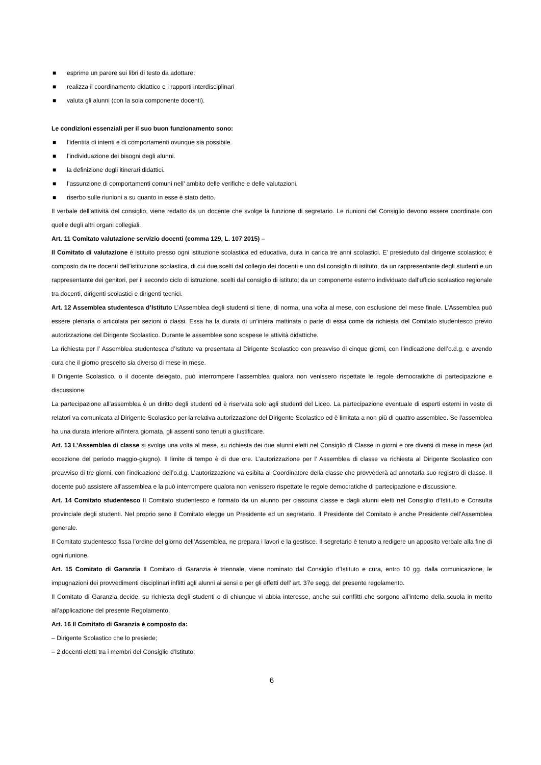■ esprime un parere sui libri di testo da adottare;
■ realizza il coordinamento didattico e i rapporti interdisciplinari
■ valuta gli alunni (con la sola componente docenti).
Le condizioni essenziali per il suo buon funzionamento sono:
■ l’identità di intenti e di comportamenti ovunque sia possibile.
■ l’individuazione dei bisogni degli alunni.
■ la definizione degli itinerari didattici.
■ l’assunzione di comportamenti comuni nell’ ambito delle verifiche e delle valutazioni.
■ riserbo sulle riunioni a su quanto in esse è stato detto.
Il verbale dell’attività del consiglio, viene redatto da un docente che svolge la funzione di segretario. Le riunioni del Consiglio devono essere coordinate con quelle degli altri organi collegiali.
Art. 11 Comitato valutazione servizio docenti (comma 129, L. 107 2015) –
Il Comitato di valutazione è istituito presso ogni istituzione scolastica ed educativa, dura in carica tre anni scolastici. E’ presieduto dal dirigente scolastico; è composto da tre docenti dell’istituzione scolastica, di cui due scelti dal collegio dei docenti e uno dal consiglio di istituto, da un rappresentante degli studenti e un rappresentante dei genitori, per il secondo ciclo di istruzione, scelti dal consiglio di istituto; da un componente esterno individuato dall’ufficio scolastico regionale tra docenti, dirigenti scolastici e dirigenti tecnici.
Art. 12 Assemblea studentesca d’Istituto L’Assemblea degli studenti si tiene, di norma, una volta al mese, con esclusione del mese finale. L’Assemblea può essere plenaria o articolata per sezioni o classi. Essa ha la durata di un’intera mattinata o parte di essa come da richiesta del Comitato studentesco previo autorizzazione del Dirigente Scolastico. Durante le assemblee sono sospese le attività didattiche.
La richiesta per l’ Assemblea studentesca d’Istituto va presentata al Dirigente Scolastico con preavviso di cinque giorni, con l’indicazione dell’o.d.g. e avendo cura che il giorno prescelto sia diverso di mese in mese.
Il Dirigente Scolastico, o il docente delegato, può interrompere l’assemblea qualora non venissero rispettate le regole democratiche di partecipazione e discussione.
La partecipazione all’assemblea è un diritto degli studenti ed è riservata solo agli studenti del Liceo. La partecipazione eventuale di esperti esterni in veste di relatori va comunicata al Dirigente Scolastico per la relativa autorizzazione del Dirigente Scolastico ed è limitata a non più di quattro assemblee. Se l'assemblea ha una durata inferiore all'intera giornata, gli assenti sono tenuti a giustificare.
Art. 13 L’Assemblea di classe si svolge una volta al mese, su richiesta dei due alunni eletti nel Consiglio di Classe in giorni e ore diversi di mese in mese (ad eccezione del periodo maggio-giugno). Il limite di tempo è di due ore. L’autorizzazione per l’ Assemblea di classe va richiesta al Dirigente Scolastico con preavviso di tre giorni, con l’indicazione dell’o.d.g. L’autorizzazione va esibita al Coordinatore della classe che provvederà ad annotarla suo registro di classe. Il docente può assistere all'assemblea e la può interrompere qualora non venissero rispettate le regole democratiche di partecipazione e discussione.
Art. 14 Comitato studentesco Il Comitato studentesco è formato da un alunno per ciascuna classe e dagli alunni eletti nel Consiglio d’Istituto e Consulta provinciale degli studenti. Nel proprio seno il Comitato elegge un Presidente ed un segretario. Il Presidente del Comitato è anche Presidente dell’Assemblea generale.
Il Comitato studentesco fissa l’ordine del giorno dell’Assemblea, ne prepara i lavori e la gestisce. Il segretario è tenuto a redigere un apposito verbale alla fine di ogni riunione.
Art. 15 Comitato di Garanzia Il Comitato di Garanzia è triennale, viene nominato dal Consiglio d’Istituto e cura, entro 10 gg. dalla comunicazione, le impugnazioni dei provvedimenti disciplinari inflitti agli alunni ai sensi e per gli effetti dell’ art. 37e segg. del presente regolamento.
Il Comitato di Garanzia decide, su richiesta degli studenti o di chiunque vi abbia interesse, anche sui conflitti che sorgono all’interno della scuola in merito all’applicazione del presente Regolamento.
Art. 16 Il Comitato di Garanzia è composto da:
– Dirigente Scolastico che lo presiede;
– 2 docenti eletti tra i membri del Consiglio d'Istituto;
6